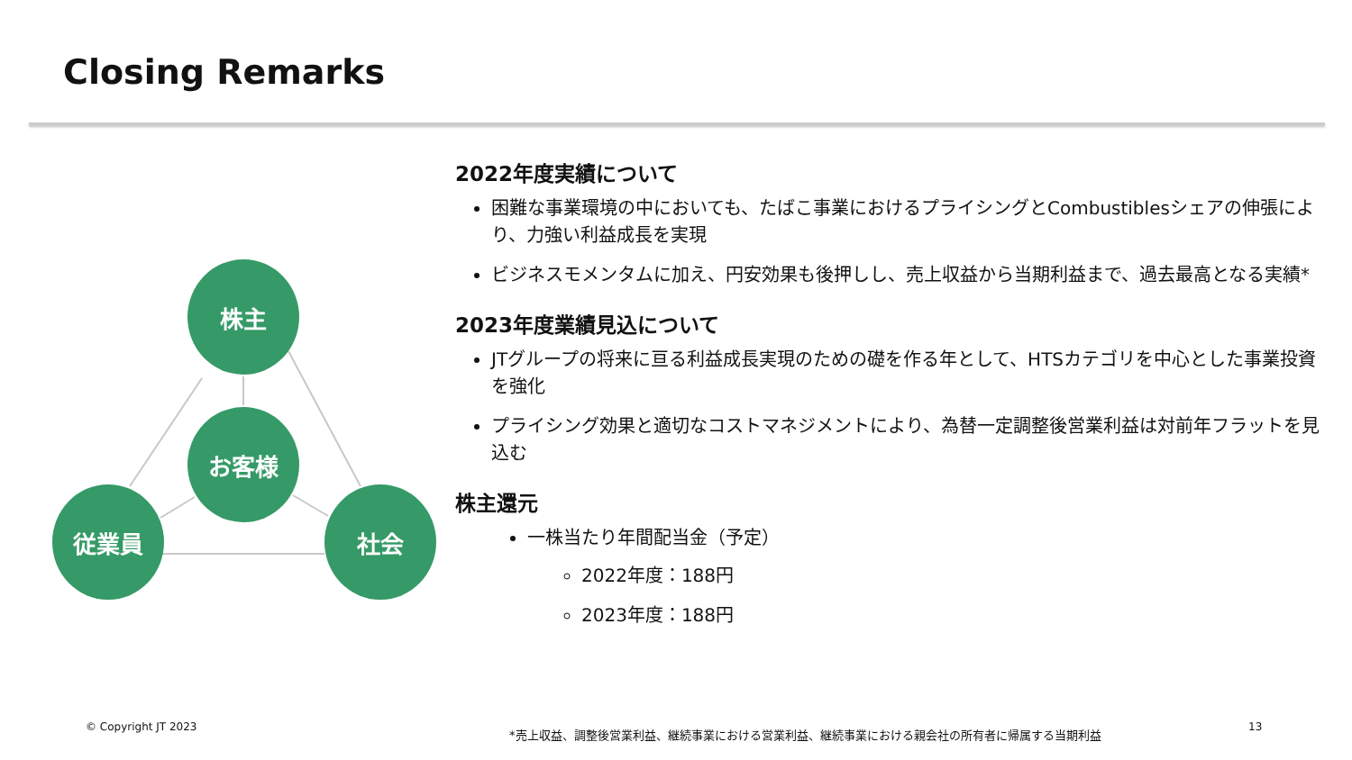Closing Remarks
株主
お客様
従業員 社会
2022年度実績について
困難な事業環境の中においても、たばこ事業におけるプライシングとCombustiblesシェアの伸張により、力強い利益成長を実現
ビジネスモメンタムに加え、円安効果も後押しし、売上収益から当期利益まで、過去最高となる実績*
2023年度業績見込について
JTグループの将来に亘る利益成長実現のための礎を作る年として、HTSカテゴリを中心とした事業投資を強化
プライシング効果と適切なコストマネジメントにより、為替一定調整後営業利益は対前年フラットを見込む
株主還元
一株当たり年間配当金（予定）
2022年度：188円
2023年度：188円
© Copyright JT 2023
*売上収益、調整後営業利益、継続事業における営業利益、継続事業における親会社の所有者に帰属する当期利益
13